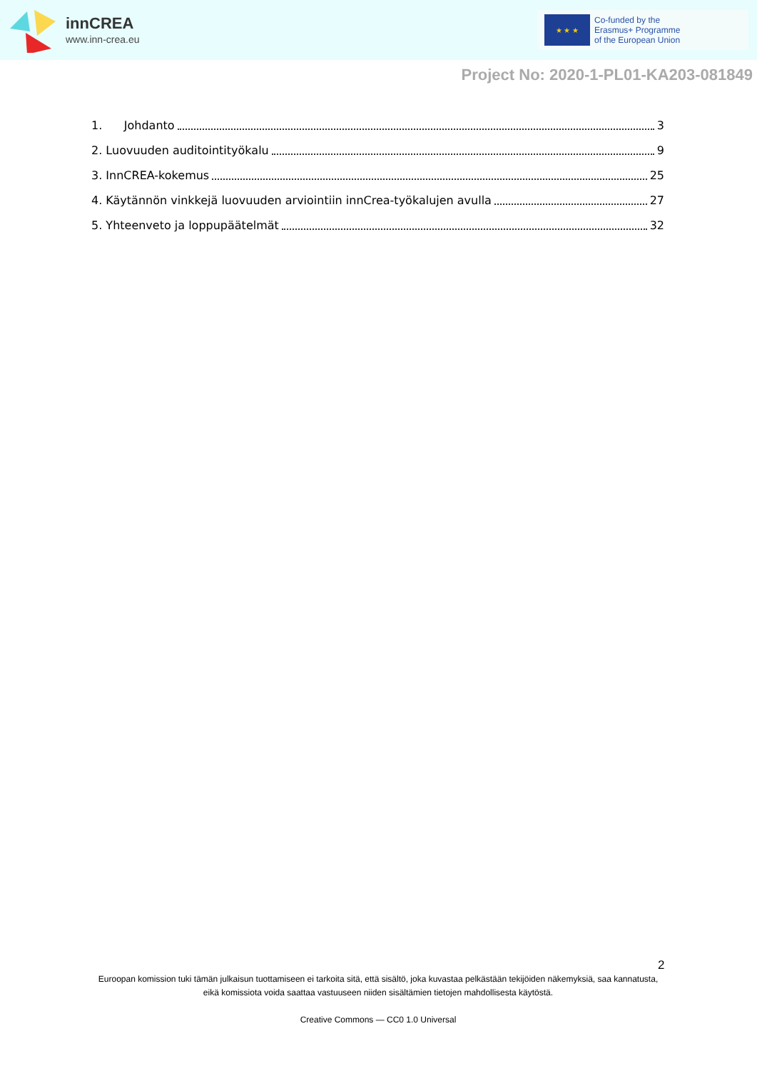innCREA
www.inn-crea.eu
★ ★ ★
Co-funded by the
Erasmus+ Programme
of the European Union
Project No: 2020-1-PL01-KA203-081849
1. Johdanto 3
2. Luovuuden auditointityökalu 9
3. InnCREA-kokemus 25
4. Käytännön vinkkejä luovuuden arviointiin innCrea-työkalujen avulla 27
5. Yhteenveto ja loppupäätelmät 32
2
Euroopan komission tuki tämän julkaisun tuottamiseen ei tarkoita sitä, että sisältö, joka kuvastaa pelkästään tekijöiden näkemyksiä, saa kannatusta, eikä komissiota voida saattaa vastuuseen niiden sisältämien tietojen mahdollisesta käytöstä.
Creative Commons — CC0 1.0 Universal